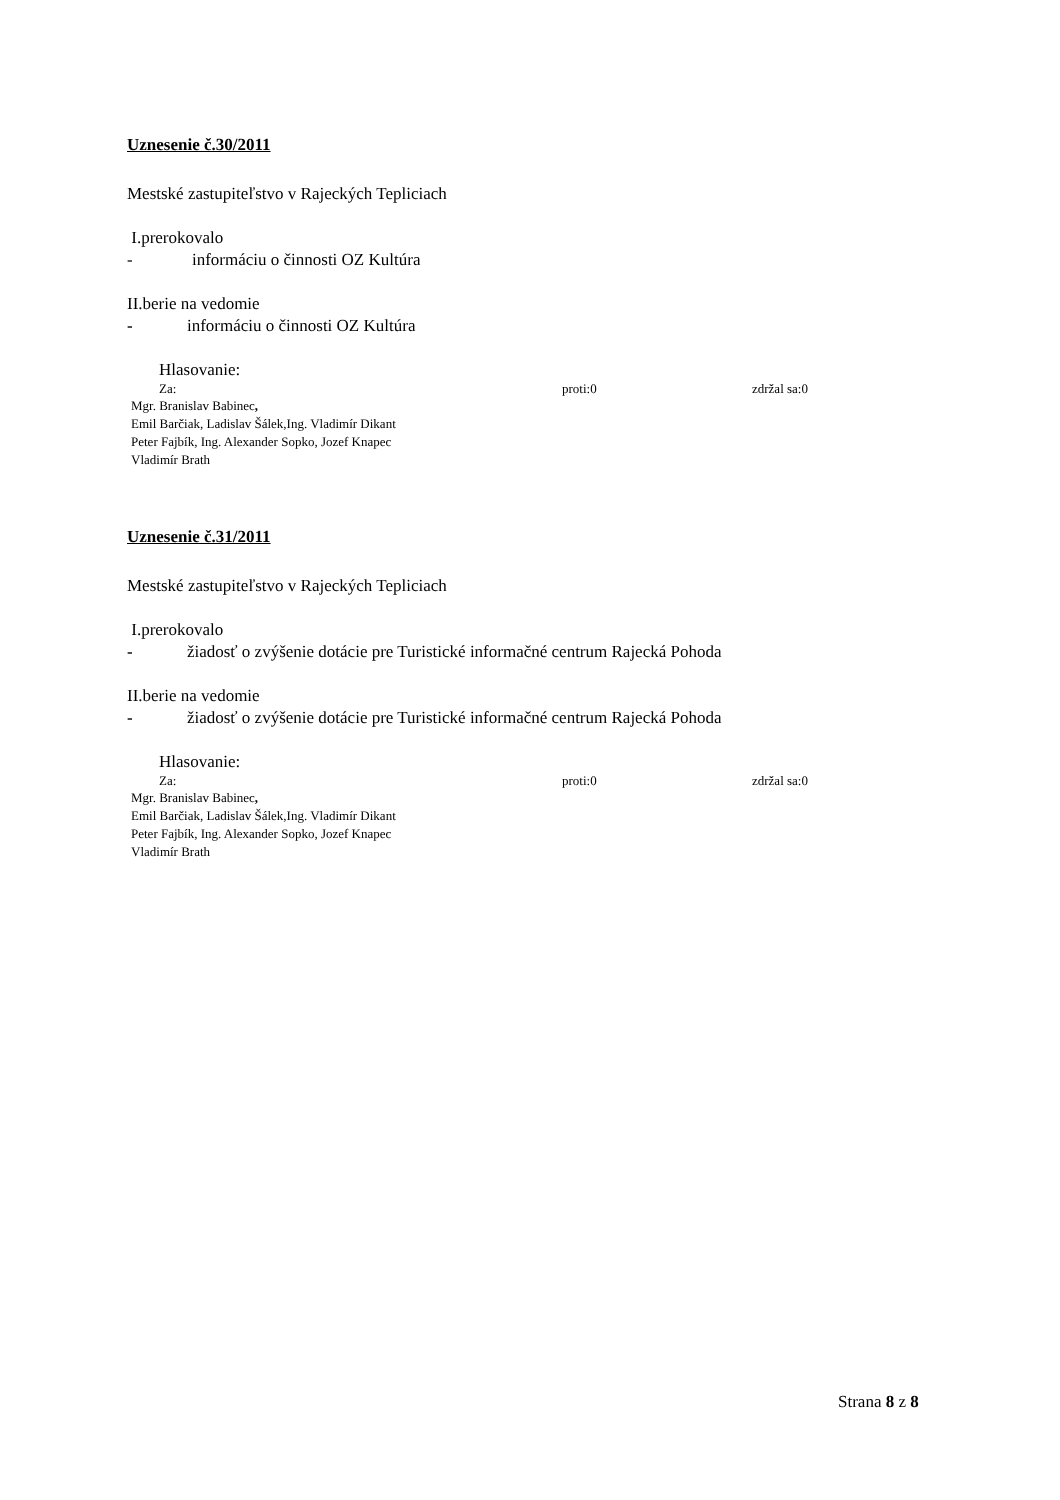Uznesenie č.30/2011
Mestské zastupiteľstvo v Rajeckých Tepliciach
I.prerokovalo
- informáciu o činnosti OZ Kultúra
II.berie na vedomie
- informáciu o činnosti OZ Kultúra
Hlasovanie:
Za: proti:0 zdržal sa:0
Mgr. Branislav Babinec,
Emil Barčiak, Ladislav Šálek,Ing. Vladimír Dikant
Peter Fajbík, Ing. Alexander Sopko, Jozef Knapec
Vladimír Brath
Uznesenie č.31/2011
Mestské zastupiteľstvo v Rajeckých Tepliciach
I.prerokovalo
- žiadosť o zvýšenie dotácie pre Turistické informačné centrum Rajecká Pohoda
II.berie na vedomie
- žiadosť o zvýšenie dotácie pre Turistické informačné centrum Rajecká Pohoda
Hlasovanie:
Za: proti:0 zdržal sa:0
Mgr. Branislav Babinec,
Emil Barčiak, Ladislav Šálek,Ing. Vladimír Dikant
Peter Fajbík, Ing. Alexander Sopko, Jozef Knapec
Vladimír Brath
Strana 8 z 8